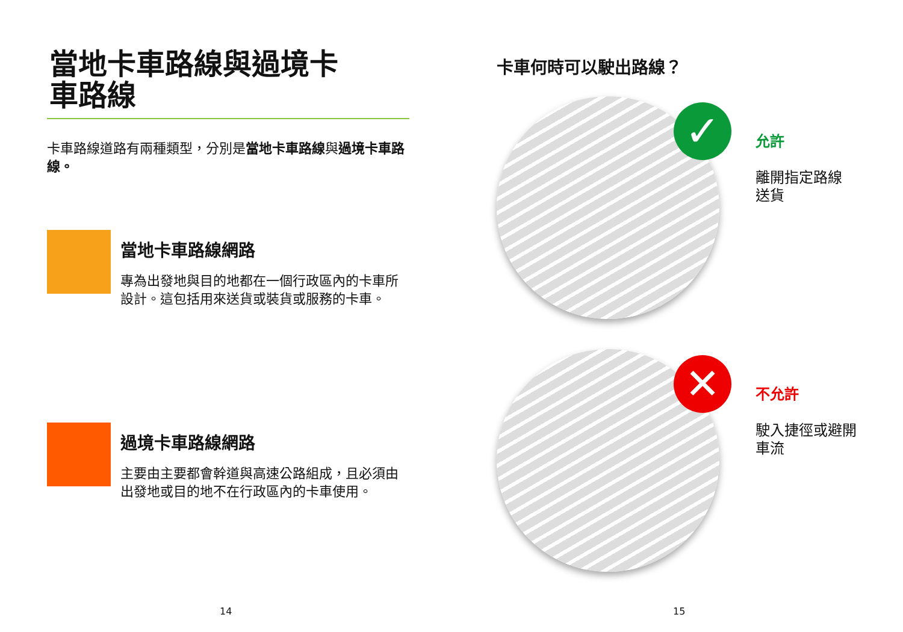當地卡車路線與過境卡
車路線
卡車路線道路有兩種類型，分別是當地卡車路線與過境卡車路線。
當地卡車路線網路
專為出發地與目的地都在一個行政區內的卡車所設計。這包括用來送貨或裝貨或服務的卡車。
過境卡車路線網路
主要由主要都會幹道與高速公路組成，且必須由出發地或目的地不在行政區內的卡車使用。
14
卡車何時可以駛出路線？
✓
允許
離開指定路線
送貨
✕
不允許
駛入捷徑或避開
車流
15